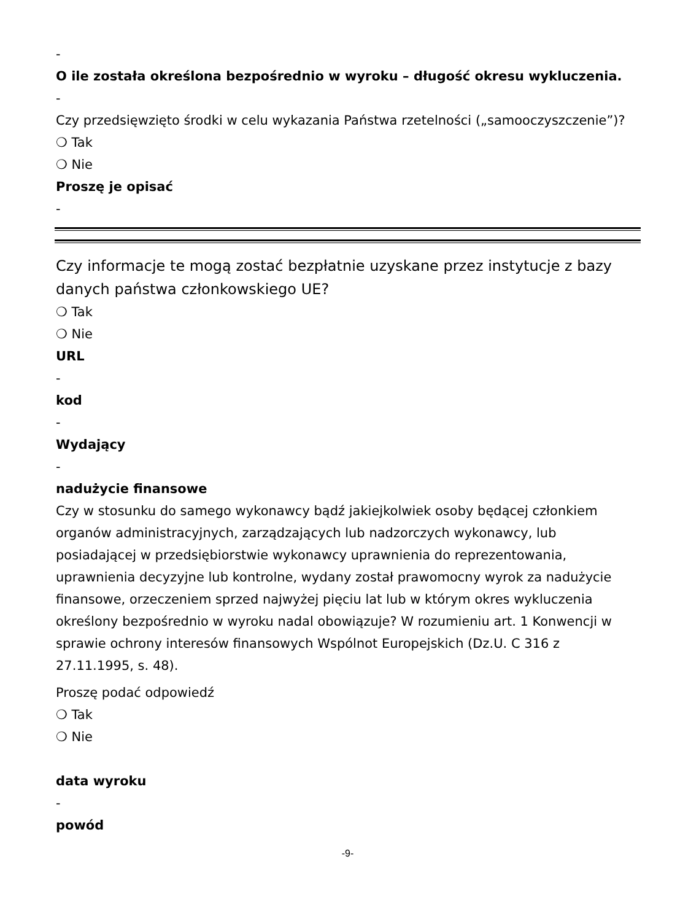-
O ile została określona bezpośrednio w wyroku – długość okresu wykluczenia.
-
Czy przedsięwzięto środki w celu wykazania Państwa rzetelności („samooczyszczenie”)?
❍ Tak
❍ Nie
Proszę je opisać
-
Czy informacje te mogą zostać bezpłatnie uzyskane przez instytucje z bazy danych państwa członkowskiego UE?
❍ Tak
❍ Nie
URL
-
kod
-
Wydający
-
nadużycie finansowe
Czy w stosunku do samego wykonawcy bądź jakiejkolwiek osoby będącej członkiem organów administracyjnych, zarządzających lub nadzorczych wykonawcy, lub posiadającej w przedsiębiorstwie wykonawcy uprawnienia do reprezentowania, uprawnienia decyzyjne lub kontrolne, wydany został prawomocny wyrok za nadużycie finansowe, orzeczeniem sprzed najwyżej pięciu lat lub w którym okres wykluczenia określony bezpośrednio w wyroku nadal obowiązuje? W rozumieniu art. 1 Konwencji w sprawie ochrony interesów finansowych Wspólnot Europejskich (Dz.U. C 316 z 27.11.1995, s. 48).
Proszę podać odpowiedź
❍ Tak
❍ Nie
data wyroku
-
powód
-9-